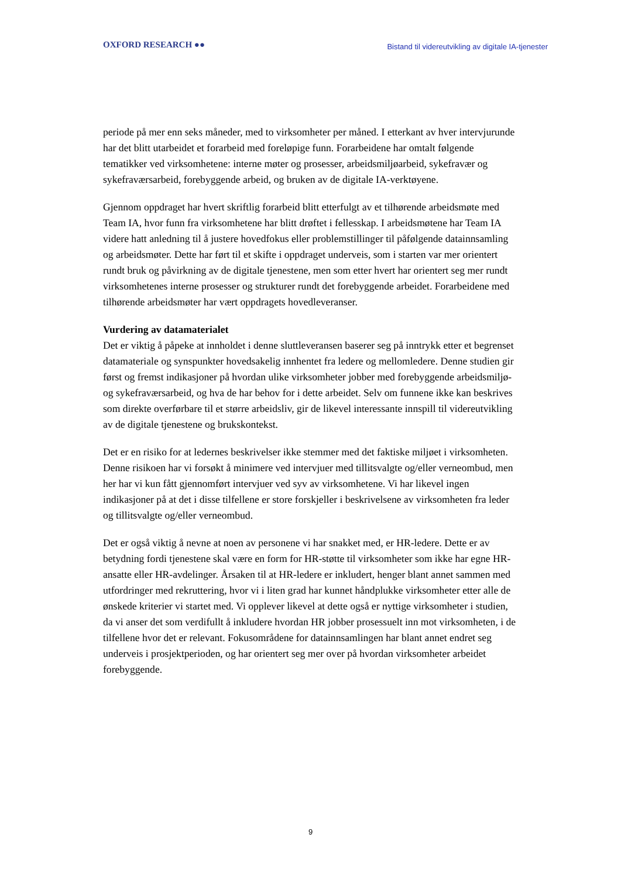OXFORD RESEARCH ●●
Bistand til videreutvikling av digitale IA-tjenester
periode på mer enn seks måneder, med to virksomheter per måned. I etterkant av hver intervjurunde har det blitt utarbeidet et forarbeid med foreløpige funn. Forarbeidene har omtalt følgende tematikker ved virksomhetene: interne møter og prosesser, arbeidsmiljøarbeid, sykefravær og sykefraværsarbeid, forebyggende arbeid, og bruken av de digitale IA-verktøyene.
Gjennom oppdraget har hvert skriftlig forarbeid blitt etterfulgt av et tilhørende arbeidsmøte med Team IA, hvor funn fra virksomhetene har blitt drøftet i fellesskap. I arbeidsmøtene har Team IA videre hatt anledning til å justere hovedfokus eller problemstillinger til påfølgende datainnsamling og arbeidsmøter. Dette har ført til et skifte i oppdraget underveis, som i starten var mer orientert rundt bruk og påvirkning av de digitale tjenestene, men som etter hvert har orientert seg mer rundt virksomhetenes interne prosesser og strukturer rundt det forebyggende arbeidet. Forarbeidene med tilhørende arbeidsmøter har vært oppdragets hovedleveranser.
Vurdering av datamaterialet
Det er viktig å påpeke at innholdet i denne sluttleveransen baserer seg på inntrykk etter et begrenset datamateriale og synspunkter hovedsakelig innhentet fra ledere og mellomledere. Denne studien gir først og fremst indikasjoner på hvordan ulike virksomheter jobber med forebyggende arbeidsmiljø- og sykefraværsarbeid, og hva de har behov for i dette arbeidet. Selv om funnene ikke kan beskrives som direkte overførbare til et større arbeidsliv, gir de likevel interessante innspill til videreutvikling av de digitale tjenestene og brukskontekst.
Det er en risiko for at ledernes beskrivelser ikke stemmer med det faktiske miljøet i virksomheten. Denne risikoen har vi forsøkt å minimere ved intervjuer med tillitsvalgte og/eller verneombud, men her har vi kun fått gjennomført intervjuer ved syv av virksomhetene. Vi har likevel ingen indikasjoner på at det i disse tilfellene er store forskjeller i beskrivelsene av virksomheten fra leder og tillitsvalgte og/eller verneombud.
Det er også viktig å nevne at noen av personene vi har snakket med, er HR-ledere. Dette er av betydning fordi tjenestene skal være en form for HR-støtte til virksomheter som ikke har egne HR-ansatte eller HR-avdelinger. Årsaken til at HR-ledere er inkludert, henger blant annet sammen med utfordringer med rekruttering, hvor vi i liten grad har kunnet håndplukke virksomheter etter alle de ønskede kriterier vi startet med. Vi opplever likevel at dette også er nyttige virksomheter i studien, da vi anser det som verdifullt å inkludere hvordan HR jobber prosessuelt inn mot virksomheten, i de tilfellene hvor det er relevant. Fokusområdene for datainnsamlingen har blant annet endret seg underveis i prosjektperioden, og har orientert seg mer over på hvordan virksomheter arbeidet forebyggende.
9